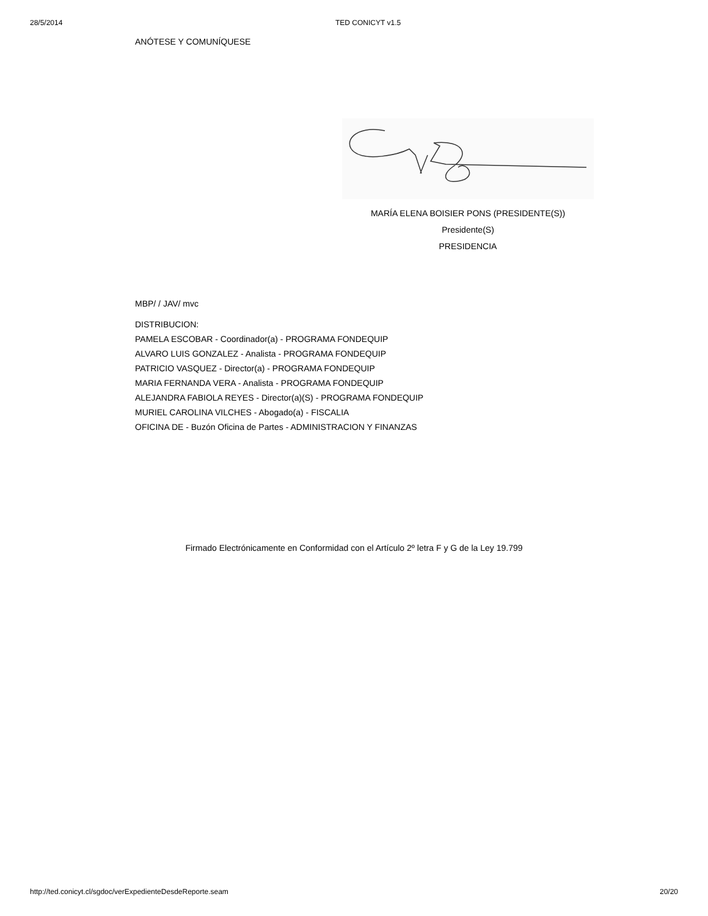28/5/2014 TED CONICYT v1.5
ANÓTESE Y COMUNÍQUESE
MARÍA ELENA BOISIER PONS (PRESIDENTE(S))
Presidente(S)
PRESIDENCIA
MBP/ / JAV/ mvc
DISTRIBUCION:
PAMELA ESCOBAR - Coordinador(a) - PROGRAMA FONDEQUIP
ALVARO LUIS GONZALEZ - Analista - PROGRAMA FONDEQUIP
PATRICIO VASQUEZ - Director(a) - PROGRAMA FONDEQUIP
MARIA FERNANDA VERA - Analista - PROGRAMA FONDEQUIP
ALEJANDRA FABIOLA REYES - Director(a)(S) - PROGRAMA FONDEQUIP
MURIEL CAROLINA VILCHES - Abogado(a) - FISCALIA
OFICINA DE - Buzón Oficina de Partes - ADMINISTRACION Y FINANZAS
Firmado Electrónicamente en Conformidad con el Artículo 2º letra F y G de la Ley 19.799
http://ted.conicyt.cl/sgdoc/verExpedienteDesdeReporte.seam 20/20